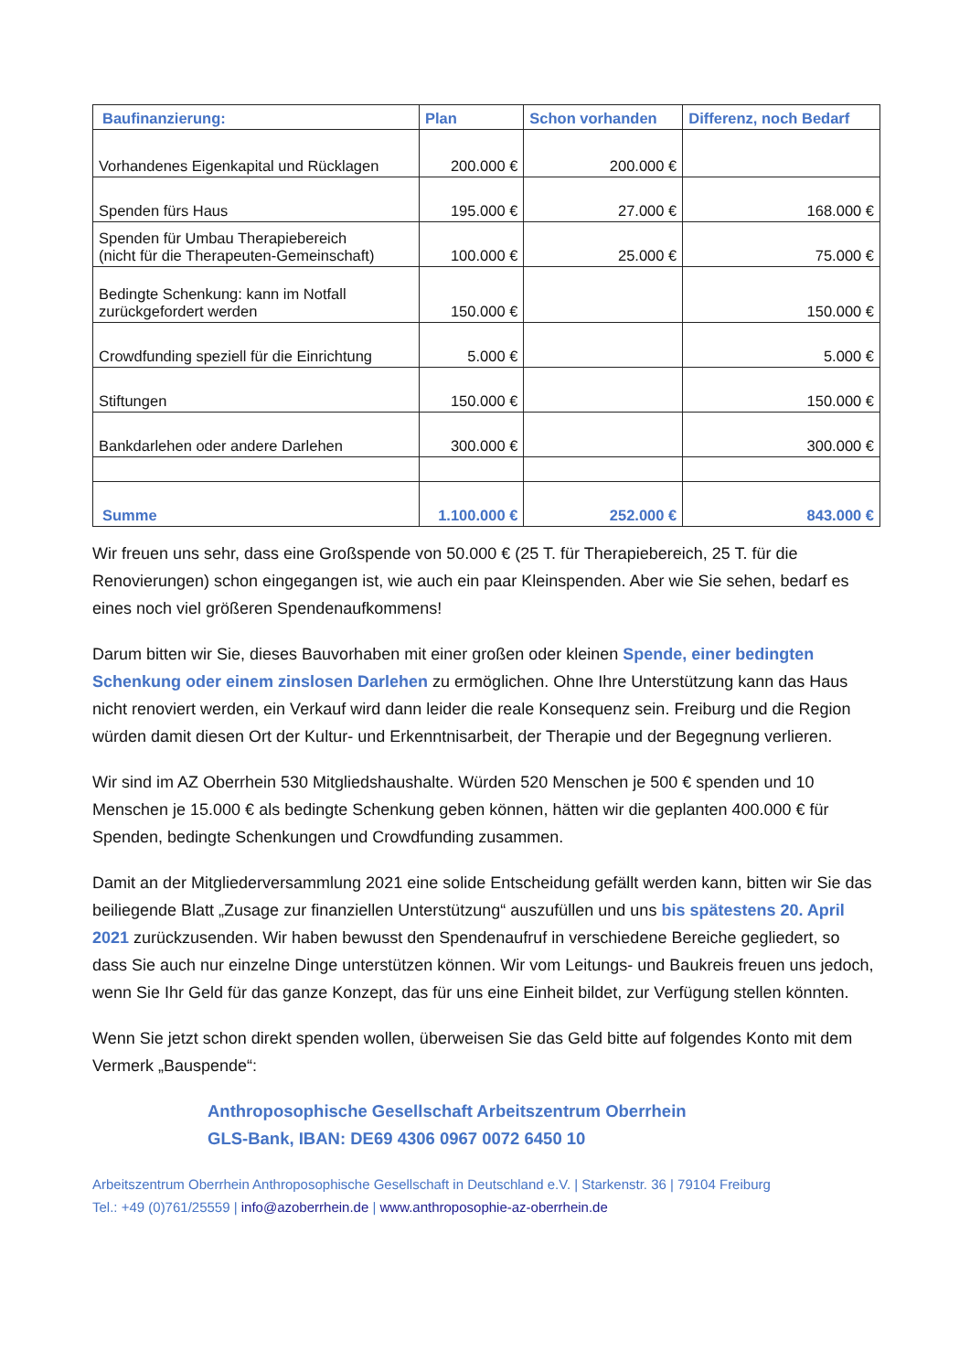| Baufinanzierung: | Plan | Schon vorhanden | Differenz, noch Bedarf |
| --- | --- | --- | --- |
| Vorhandenes Eigenkapital und Rücklagen | 200.000 € | 200.000 € | |
| Spenden fürs Haus | 195.000 € | 27.000 € | 168.000 € |
| Spenden für Umbau Therapiebereich (nicht für die Therapeuten-Gemeinschaft) | 100.000 € | 25.000 € | 75.000 € |
| Bedingte Schenkung: kann im Notfall zurückgefordert werden | 150.000 € | | 150.000 € |
| Crowdfunding speziell für die Einrichtung | 5.000 € | | 5.000 € |
| Stiftungen | 150.000 € | | 150.000 € |
| Bankdarlehen oder andere Darlehen | 300.000 € | | 300.000 € |
| Summe | 1.100.000 € | 252.000 € | 843.000 € |
Wir freuen uns sehr, dass eine Großspende von 50.000 € (25 T. für Therapiebereich, 25 T. für die Renovierungen) schon eingegangen ist, wie auch ein paar Kleinspenden. Aber wie Sie sehen, bedarf es eines noch viel größeren Spendenaufkommens!
Darum bitten wir Sie, dieses Bauvorhaben mit einer großen oder kleinen Spende, einer bedingten Schenkung oder einem zinslosen Darlehen zu ermöglichen. Ohne Ihre Unterstützung kann das Haus nicht renoviert werden, ein Verkauf wird dann leider die reale Konsequenz sein. Freiburg und die Region würden damit diesen Ort der Kultur- und Erkenntnisarbeit, der Therapie und der Begegnung verlieren.
Wir sind im AZ Oberrhein 530 Mitgliedshaushalte. Würden 520 Menschen je 500 € spenden und 10 Menschen je 15.000 € als bedingte Schenkung geben können, hätten wir die geplanten 400.000 € für Spenden, bedingte Schenkungen und Crowdfunding zusammen.
Damit an der Mitgliederversammlung 2021 eine solide Entscheidung gefällt werden kann, bitten wir Sie das beiliegende Blatt „Zusage zur finanziellen Unterstützung“ auszufüllen und uns bis spätestens 20. April 2021 zurückzusenden. Wir haben bewusst den Spendenaufruf in verschiedene Bereiche gegliedert, so dass Sie auch nur einzelne Dinge unterstützen können. Wir vom Leitungs- und Baukreis freuen uns jedoch, wenn Sie Ihr Geld für das ganze Konzept, das für uns eine Einheit bildet, zur Verfügung stellen könnten.
Wenn Sie jetzt schon direkt spenden wollen, überweisen Sie das Geld bitte auf folgendes Konto mit dem Vermerk „Bauspende“:
Anthroposophische Gesellschaft Arbeitszentrum Oberrhein
GLS-Bank, IBAN: DE69 4306 0967 0072 6450 10
Arbeitszentrum Oberrhein Anthroposophische Gesellschaft in Deutschland e.V. | Starkenstr. 36 | 79104 Freiburg
Tel.: +49 (0)761/25559 | info@azoberrhein.de | www.anthroposophie-az-oberrhein.de